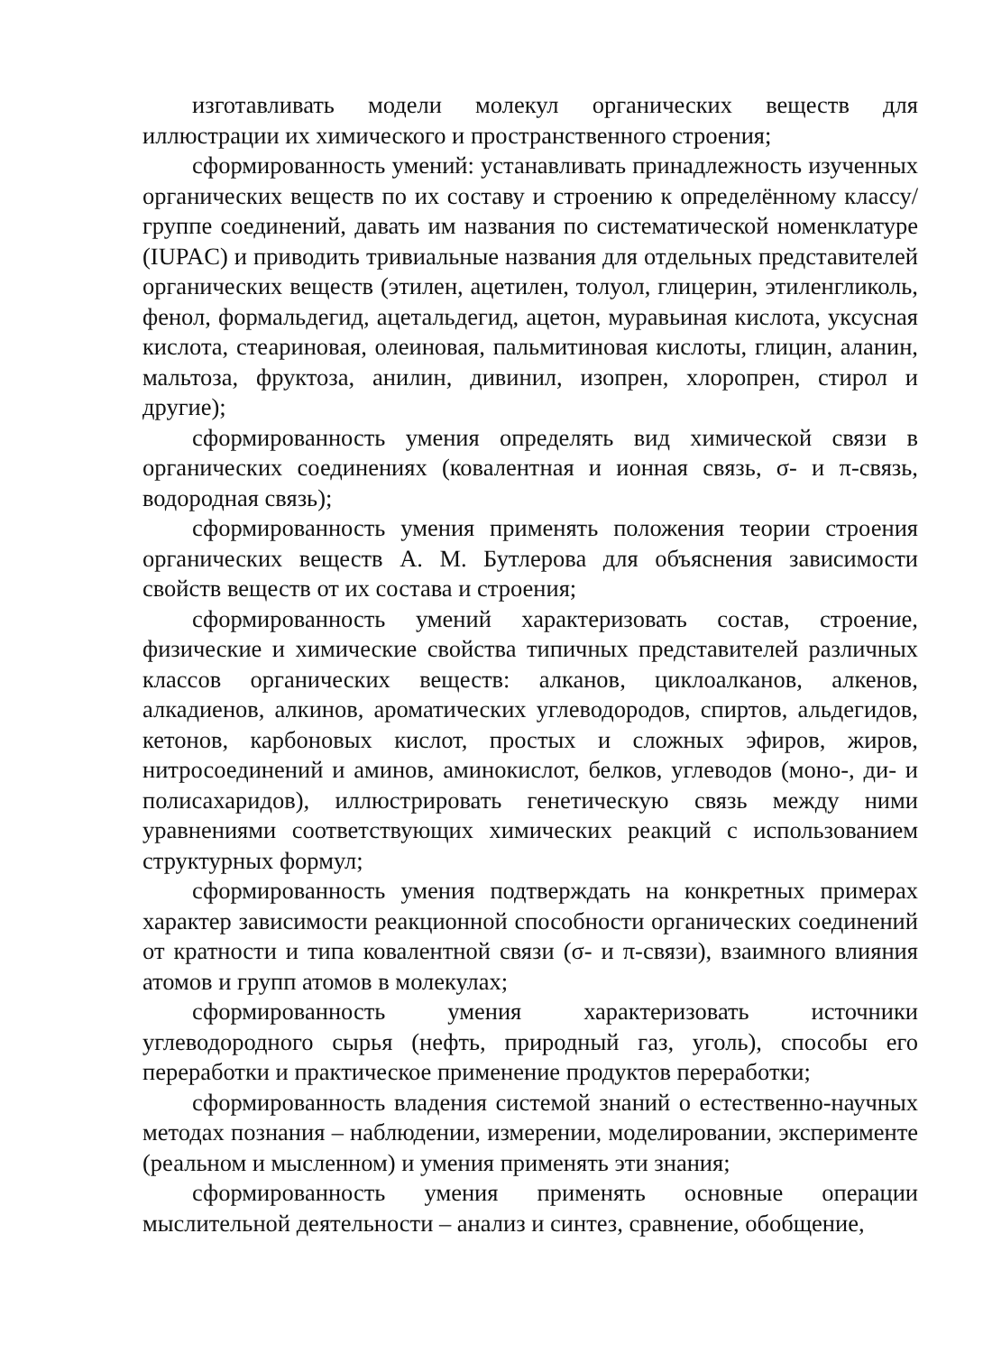изготавливать модели молекул органических веществ для иллюстрации их химического и пространственного строения;
сформированность умений: устанавливать принадлежность изученных органических веществ по их составу и строению к определённому классу/группе соединений, давать им названия по систематической номенклатуре (IUPAC) и приводить тривиальные названия для отдельных представителей органических веществ (этилен, ацетилен, толуол, глицерин, этиленгликоль, фенол, формальдегид, ацетальдегид, ацетон, муравьиная кислота, уксусная кислота, стеариновая, олеиновая, пальмитиновая кислоты, глицин, аланин, мальтоза, фруктоза, анилин, дивинил, изопрен, хлоропрен, стирол и другие);
сформированность умения определять вид химической связи в органических соединениях (ковалентная и ионная связь, σ- и π-связь, водородная связь);
сформированность умения применять положения теории строения органических веществ А. М. Бутлерова для объяснения зависимости свойств веществ от их состава и строения;
сформированность умений характеризовать состав, строение, физические и химические свойства типичных представителей различных классов органических веществ: алканов, циклоалканов, алкенов, алкадиенов, алкинов, ароматических углеводородов, спиртов, альдегидов, кетонов, карбоновых кислот, простых и сложных эфиров, жиров, нитросоединений и аминов, аминокислот, белков, углеводов (моно-, ди- и полисахаридов), иллюстрировать генетическую связь между ними уравнениями соответствующих химических реакций с использованием структурных формул;
сформированность умения подтверждать на конкретных примерах характер зависимости реакционной способности органических соединений от кратности и типа ковалентной связи (σ- и π-связи), взаимного влияния атомов и групп атомов в молекулах;
сформированность умения характеризовать источники углеводородного сырья (нефть, природный газ, уголь), способы его переработки и практическое применение продуктов переработки;
сформированность владения системой знаний о естественно-научных методах познания – наблюдении, измерении, моделировании, эксперименте (реальном и мысленном) и умения применять эти знания;
сформированность умения применять основные операции мыслительной деятельности – анализ и синтез, сравнение, обобщение,